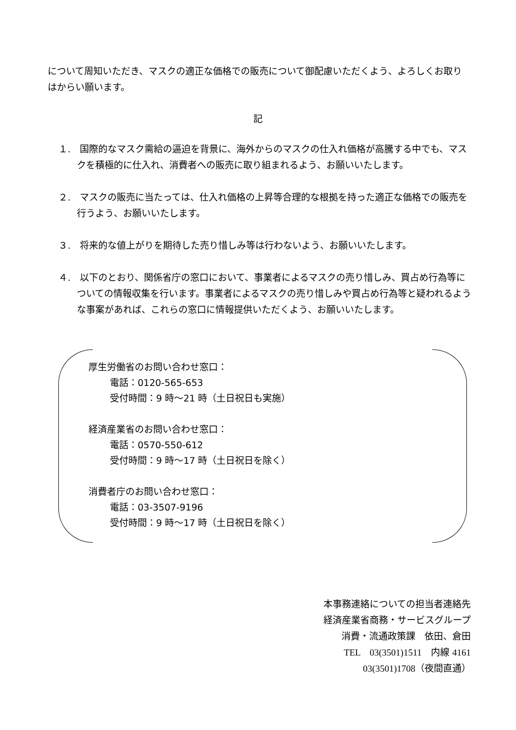について周知いただき、マスクの適正な価格での販売について御配慮いただくよう、よろしくお取りはからい願います。
記
１.　国際的なマスク需給の逼迫を背景に、海外からのマスクの仕入れ価格が高騰する中でも、マスクを積極的に仕入れ、消費者への販売に取り組まれるよう、お願いいたします。
２.　マスクの販売に当たっては、仕入れ価格の上昇等合理的な根拠を持った適正な価格での販売を行うよう、お願いいたします。
３.　将来的な値上がりを期待した売り惜しみ等は行わないよう、お願いいたします。
４.　以下のとおり、関係省庁の窓口において、事業者によるマスクの売り惜しみ、買占め行為等についての情報収集を行います。事業者によるマスクの売り惜しみや買占め行為等と疑われるような事案があれば、これらの窓口に情報提供いただくよう、お願いいたします。
厚生労働省のお問い合わせ窓口：
電話：0120-565-653
受付時間：9 時～21 時（土日祝日も実施）
経済産業省のお問い合わせ窓口：
電話：0570-550-612
受付時間：9 時～17 時（土日祝日を除く）
消費者庁のお問い合わせ窓口：
電話：03-3507-9196
受付時間：9 時～17 時（土日祝日を除く）
本事務連絡についての担当者連絡先
経済産業省商務・サービスグループ
消費・流通政策課　依田、倉田
TEL　03(3501)1511　内線 4161
03(3501)1708（夜間直通）